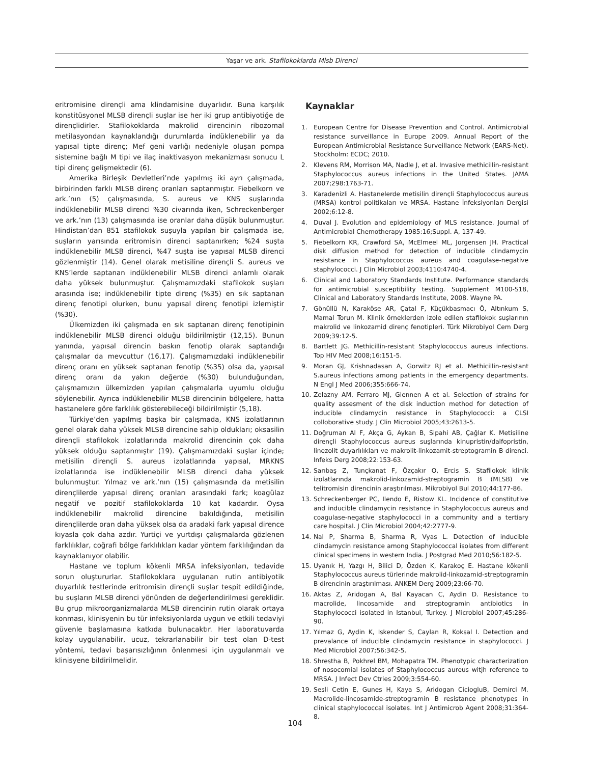Yaşar ve ark. Stafilokoklarda Mlsb Direnci
eritromisine dirençli ama klindamisine duyarlıdır. Buna karşılık konstitüsyonel MLSB dirençli suşlar ise her iki grup antibiyotiğe de dirençlidirler. Stafilokoklarda makrolid direncinin ribozomal metilasyondan kaynaklandığı durumlarda indüklenebilir ya da yapısal tipte direnç; Mef geni varlığı nedeniyle oluşan pompa sistemine bağlı M tipi ve ilaç inaktivasyon mekanizması sonucu L tipi direnç gelişmektedir (6).
Amerika Birleşik Devletleri’nde yapılmış iki ayrı çalışmada, birbirinden farklı MLSB direnç oranları saptanmıştır. Fiebelkorn ve ark.’nın (5) çalışmasında, S. aureus ve KNS suşlarında indüklenebilir MLSB direnci %30 civarında iken, Schreckenberger ve ark.’nın (13) çalışmasında ise oranlar daha düşük bulunmuştur. Hindistan’dan 851 stafilokok suşuyla yapılan bir çalışmada ise, suşların yarısında eritromisin direnci saptanırken; %24 suşta indüklenebilir MLSB direnci, %47 suşta ise yapısal MLSB direnci gözlenmiştir (14). Genel olarak metisiline dirençli S. aureus ve KNS’lerde saptanan indüklenebilir MLSB direnci anlamlı olarak daha yüksek bulunmuştur. Çalışmamızdaki stafilokok suşları arasında ise; indüklenebilir tipte direnç (%35) en sık saptanan direnç fenotipi olurken, bunu yapısal direnç fenotipi izlemiştir (%30).
Ülkemizden iki çalışmada en sık saptanan direnç fenotipinin indüklenebilir MLSB direnci olduğu bildirilmiştir (12,15). Bunun yanında, yapısal direncin baskın fenotip olarak saptandığı çalışmalar da mevcuttur (16,17). Çalışmamızdaki indüklenebilir direnç oranı en yüksek saptanan fenotip (%35) olsa da, yapısal direnç oranı da yakın değerde (%30) bulunduğundan, çalışmamızın ülkemizden yapılan çalışmalarla uyumlu olduğu söylenebilir. Ayrıca indüklenebilir MLSB direncinin bölgelere, hatta hastanelere göre farklılık gösterebileceği bildirilmiştir (5,18).
Türkiye’den yapılmış başka bir çalışmada, KNS izolatlarının genel olarak daha yüksek MLSB direncine sahip oldukları; oksasilin dirençli stafilokok izolatlarında makrolid direncinin çok daha yüksek olduğu saptanmıştır (19). Çalışmamızdaki suşlar içinde; metisilin dirençli S. aureus izolatlarında yapısal, MRKNS izolatlarında ise indüklenebilir MLSB direnci daha yüksek bulunmuştur. Yılmaz ve ark.’nın (15) çalışmasında da metisilin dirençlilerde yapısal direnç oranları arasındaki fark; koagülaz negatif ve pozitif stafilokoklarda 10 kat kadardır. Oysa indüklenebilir makrolid direncine bakıldığında, metisilin dirençlilerde oran daha yüksek olsa da aradaki fark yapısal dirence kıyasla çok daha azdır. Yurtiçi ve yurtdışı çalışmalarda gözlenen farklılıklar, coğrafi bölge farklılıkları kadar yöntem farklılığından da kaynaklanıyor olabilir.
Hastane ve toplum kökenli MRSA infeksiyonları, tedavide sorun oluştururlar. Stafilokoklara uygulanan rutin antibiyotik duyarlılık testlerinde eritromisin dirençli suşlar tespit edildiğinde, bu suşların MLSB direnci yönünden de değerlendirilmesi gereklidir. Bu grup mikroorganizmalarda MLSB direncinin rutin olarak ortaya konması, klinisyenin bu tür infeksiyonlarda uygun ve etkili tedaviyi güvenle başlamasına katkıda bulunacaktır. Her laboratuvarda kolay uygulanabilir, ucuz, tekrarlanabilir bir test olan D-test yöntemi, tedavi başarısızlığının önlenmesi için uygulanmalı ve klinisyene bildirilmelidir.
Kaynaklar
1. European Centre for Disease Prevention and Control. Antimicrobial resistance surveillance in Europe 2009. Annual Report of the European Antimicrobial Resistance Surveillance Network (EARS-Net). Stockholm: ECDC; 2010.
2. Klevens RM, Morrison MA, Nadle J, et al. Invasive methicillin-resistant Staphylococcus aureus infections in the United States. JAMA 2007;298:1763-71.
3. Karadenizli A. Hastanelerde metisilin dirençli Staphylococcus aureus (MRSA) kontrol politikaları ve MRSA. Hastane İnfeksiyonları Dergisi 2002;6:12-8.
4. Duval J. Evolution and epidemiology of MLS resistance. Journal of Antimicrobial Chemotherapy 1985:16;Suppl. A, 137-49.
5. Fiebelkorn KR, Crawford SA, McElmeel ML, Jorgensen JH. Practical disk diffusion method for detection of inducible clindamycin resistance in Staphylococcus aureus and coagulase-negative staphylococci. J Clin Microbiol 2003;4110:4740-4.
6. Clinical and Laboratory Standards Institute. Performance standards for antimicrobial susceptibility testing. Supplement M100-S18, Clinical and Laboratory Standards Institute, 2008. Wayne PA.
7. Gönüllü N, Karaköse AR, Çatal F, Küçükbasmacı Ö, Altınkum S, Mamal Torun M. Klinik örneklerden izole edilen stafilokok suşlarının makrolid ve linkozamid direnç fenotipleri. Türk Mikrobiyol Cem Derg 2009;39:12-5.
8. Bartlett JG. Methicillin-resistant Staphylococcus aureus infections. Top HIV Med 2008;16:151-5.
9. Moran GJ, Krishnadasan A, Gorwitz RJ et al. Methicillin-resistant S.aureus infections among patients in the emergency departments. N Engl J Med 2006;355:666-74.
10. Zelazny AM, Ferraro MJ, Glennen A et al. Selection of strains for quality assesment of the disk induction method for detection of inducible clindamycin resistance in Staphylococci: a CLSI colloborative study. J Clin Microbiol 2005;43:2613-5.
11. Doğruman Al F, Akça G, Aykan B, Sipahi AB, Çağlar K. Metisiline dirençli Staphylococcus aureus suşlarında kinupristin/dalfopristin, linezolit duyarlılıkları ve makrolit-linkozamit-streptogramin B direnci. Infeks Derg 2008;22:153-63.
12. Sarıbaş Z, Tunçkanat F, Özçakır O, Ercis S. Stafilokok klinik izolatlarında makrolid-linkozamid-streptogramin B (MLSB) ve telitromisin direncinin araştırılması. Mikrobiyol Bul 2010;44:177-86.
13. Schreckenberger PC, Ilendo E, Ristow KL. Incidence of constitutive and inducible clindamycin resistance in Staphylococcus aureus and coagulase-negative staphylococci in a community and a tertiary care hospital. J Clin Microbiol 2004;42:2777-9.
14. Nal P, Sharma B, Sharma R, Vyas L. Detection of inducible clindamycin resistance among Staphylococcal isolates from different clinical specimens in western India. J Postgrad Med 2010;56:182-5.
15. Uyanık H, Yazgı H, Bilici D, Özden K, Karakoç E. Hastane kökenli Staphylococcus aureus türlerinde makrolid-linkozamid-streptogramin B direncinin araştırılması. ANKEM Derg 2009;23:66-70.
16. Aktas Z, Aridogan A, Bal Kayacan C, Aydin D. Resistance to macrolide, lincosamide and streptogramin antibiotics in Staphylococci isolated in Istanbul, Turkey. J Microbiol 2007;45:286-90.
17. Yılmaz G, Aydin K, Iskender S, Caylan R, Koksal I. Detection and prevalance of inducible clindamycin resistance in staphylococci. J Med Microbiol 2007;56:342-5.
18. Shrestha B, Pokhrel BM, Mohapatra TM. Phenotypic characterization of nosocomial isolates of Staphylococcus aureus witjh reference to MRSA. J Infect Dev Ctries 2009;3:554-60.
19. Sesli Cetin E, Gunes H, Kaya S, Aridogan CiciogluB, Demirci M. Macrolide-lincosamide-streptogramin B resistance phenotypes in clinical staphylococcal isolates. Int J Antimicrob Agent 2008;31:364-8.
104